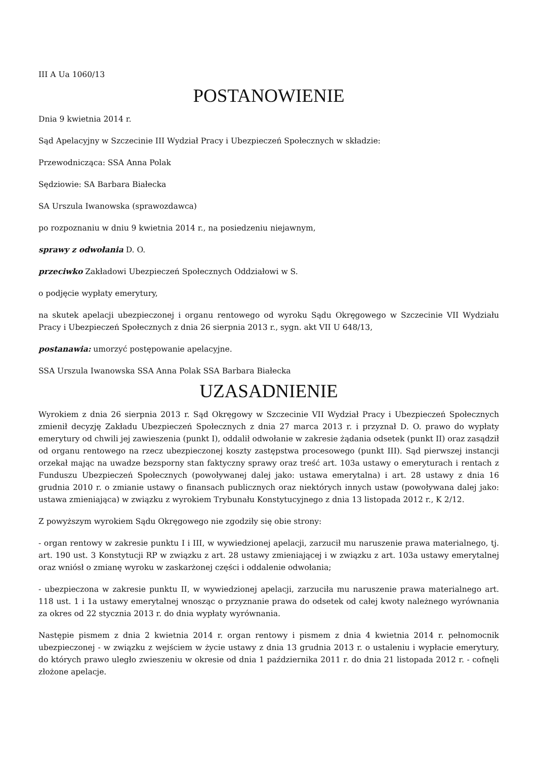III A Ua 1060/13
POSTANOWIENIE
Dnia 9 kwietnia 2014 r.
Sąd Apelacyjny w Szczecinie III Wydział Pracy i Ubezpieczeń Społecznych w składzie:
Przewodnicząca: SSA Anna Polak
Sędziowie: SA Barbara Białecka
SA Urszula Iwanowska (sprawozdawca)
po rozpoznaniu w dniu 9 kwietnia 2014 r., na posiedzeniu niejawnym,
sprawy z odwołania D. O.
przeciwko Zakładowi Ubezpieczeń Społecznych Oddziałowi w S.
o podjęcie wypłaty emerytury,
na skutek apelacji ubezpieczonej i organu rentowego od wyroku Sądu Okręgowego w Szczecinie VII Wydziału Pracy i Ubezpieczeń Społecznych z dnia 26 sierpnia 2013 r., sygn. akt VII U 648/13,
postanawia: umorzyć postępowanie apelacyjne.
SSA Urszula Iwanowska SSA Anna Polak SSA Barbara Białecka
UZASADNIENIE
Wyrokiem z dnia 26 sierpnia 2013 r. Sąd Okręgowy w Szczecinie VII Wydział Pracy i Ubezpieczeń Społecznych zmienił decyzję Zakładu Ubezpieczeń Społecznych z dnia 27 marca 2013 r. i przyznał D. O. prawo do wypłaty emerytury od chwili jej zawieszenia (punkt I), oddalił odwołanie w zakresie żądania odsetek (punkt II) oraz zasądził od organu rentowego na rzecz ubezpieczonej koszty zastępstwa procesowego (punkt III). Sąd pierwszej instancji orzekał mając na uwadze bezsporny stan faktyczny sprawy oraz treść art. 103a ustawy o emeryturach i rentach z Funduszu Ubezpieczeń Społecznych (powoływanej dalej jako: ustawa emerytalna) i art. 28 ustawy z dnia 16 grudnia 2010 r. o zmianie ustawy o finansach publicznych oraz niektórych innych ustaw (powoływana dalej jako: ustawa zmieniająca) w związku z wyrokiem Trybunału Konstytucyjnego z dnia 13 listopada 2012 r., K 2/12.
Z powyższym wyrokiem Sądu Okręgowego nie zgodziły się obie strony:
- organ rentowy w zakresie punktu I i III, w wywiedzionej apelacji, zarzucił mu naruszenie prawa materialnego, tj. art. 190 ust. 3 Konstytucji RP w związku z art. 28 ustawy zmieniającej i w związku z art. 103a ustawy emerytalnej oraz wniósł o zmianę wyroku w zaskarżonej części i oddalenie odwołania;
- ubezpieczona w zakresie punktu II, w wywiedzionej apelacji, zarzuciła mu naruszenie prawa materialnego art. 118 ust. 1 i 1a ustawy emerytalnej wnosząc o przyznanie prawa do odsetek od całej kwoty należnego wyrównania za okres od 22 stycznia 2013 r. do dnia wypłaty wyrównania.
Następie pismem z dnia 2 kwietnia 2014 r. organ rentowy i pismem z dnia 4 kwietnia 2014 r. pełnomocnik ubezpieczonej - w związku z wejściem w życie ustawy z dnia 13 grudnia 2013 r. o ustaleniu i wypłacie emerytury, do których prawo uległo zwieszeniu w okresie od dnia 1 października 2011 r. do dnia 21 listopada 2012 r. - cofnęli złożone apelacje.